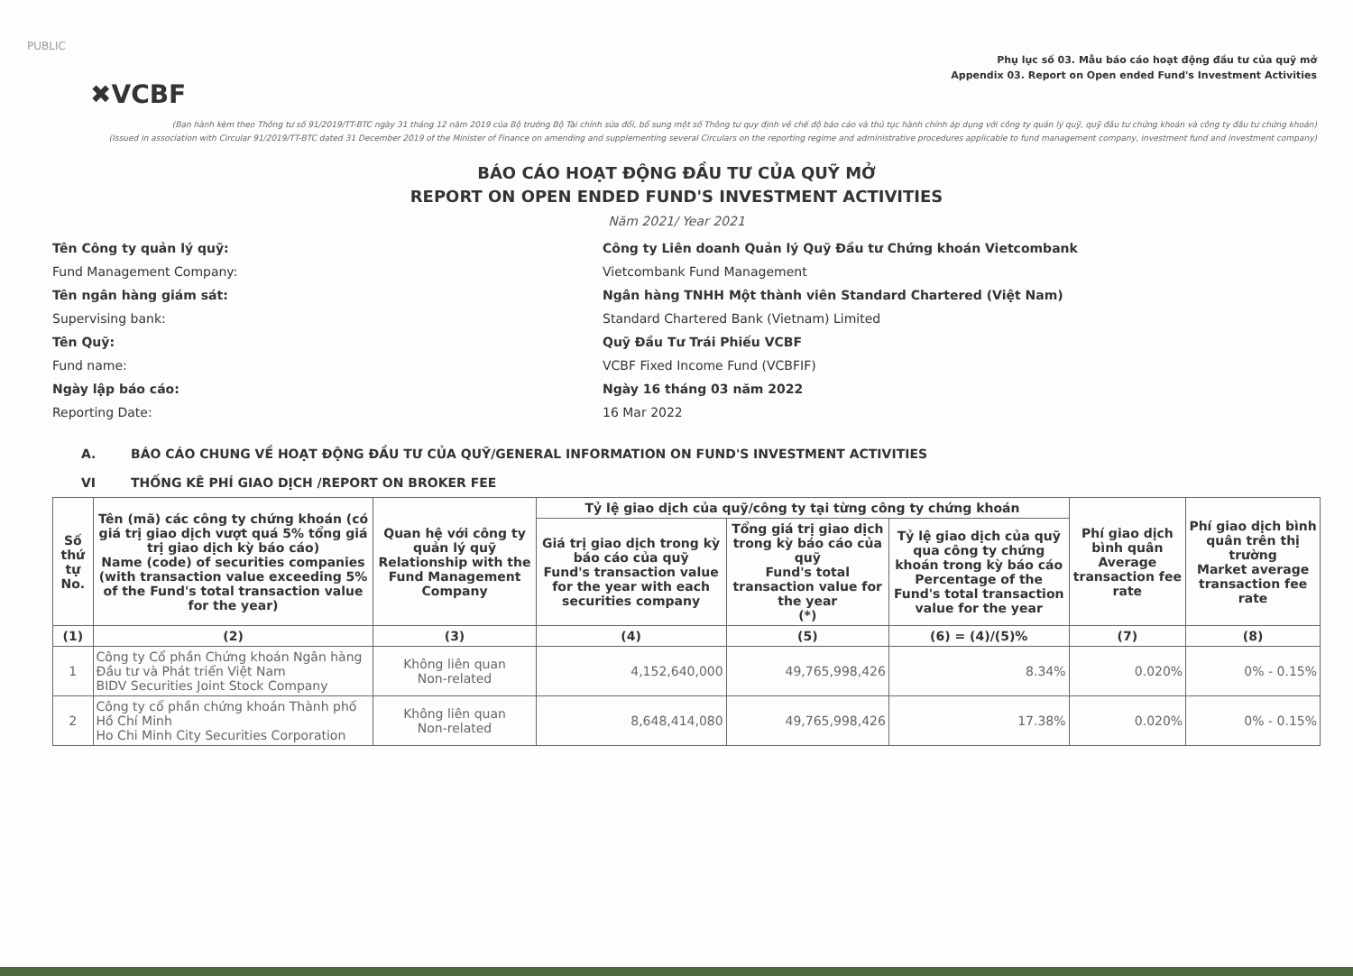PUBLIC
✖VCBF
Phụ lục số 03. Mẫu báo cáo hoạt động đầu tư của quỹ mở
Appendix 03. Report on Open ended Fund's Investment Activities
(Ban hành kèm theo Thông tư số 91/2019/TT-BTC ngày 31 tháng 12 năm 2019 của Bộ trưởng Bộ Tài chính sửa đổi, bổ sung một số Thông tư quy định về chế độ báo cáo và thủ tục hành chính áp dụng với công ty quản lý quỹ, quỹ đầu tư chứng khoán và công ty đầu tư chứng khoán)
(Issued in association with Circular 91/2019/TT-BTC dated 31 December 2019 of the Minister of Finance on amending and supplementing several Circulars on the reporting regime and administrative procedures applicable to fund management company, investment fund and investment company)
BÁO CÁO HOẠT ĐỘNG ĐẦU TƯ CỦA QUỸ MỞ
REPORT ON OPEN ENDED FUND'S INVESTMENT ACTIVITIES
Năm 2021/ Year 2021
Tên Công ty quản lý quỹ:
Công ty Liên doanh Quản lý Quỹ Đầu tư Chứng khoán Vietcombank
Fund Management Company:
Vietcombank Fund Management
Tên ngân hàng giám sát:
Ngân hàng TNHH Một thành viên Standard Chartered (Việt Nam)
Supervising bank:
Standard Chartered Bank (Vietnam) Limited
Tên Quỹ:
Quỹ Đầu Tư Trái Phiếu VCBF
Fund name:
VCBF Fixed Income Fund (VCBFIF)
Ngày lập báo cáo:
Ngày 16 tháng 03 năm 2022
Reporting Date:
16 Mar 2022
A. BÁO CÁO CHUNG VỀ HOẠT ĐỘNG ĐẦU TƯ CỦA QUỸ/GENERAL INFORMATION ON FUND'S INVESTMENT ACTIVITIES
VI THỐNG KÊ PHÍ GIAO DỊCH /REPORT ON BROKER FEE
| Số thứ tự No. | Tên (mã) các công ty chứng khoán (có giá trị giao dịch vượt quá 5% tổng giá trị giao dịch kỳ báo cáo) Name (code) of securities companies (with transaction value exceeding 5% of the Fund's total transaction value for the year) | Quan hệ với công ty quản lý quỹ Relationship with the Fund Management Company | Tỷ lệ giao dịch của quỹ/công ty tại từng công ty chứng khoán | | | Phí giao dịch bình quân Average transaction fee rate | Phí giao dịch bình quân trên thị trường Market average transaction fee rate |
| --- | --- | --- | --- | --- | --- | --- | --- |
| | | | Giá trị giao dịch trong kỳ báo cáo của quỹ Fund's transaction value for the year with each securities company | Tổng giá trị giao dịch trong kỳ báo cáo của quỹ Fund's total transaction value for the year (*) | Tỷ lệ giao dịch của quỹ qua công ty chứng khoán trong kỳ báo cáo Percentage of the Fund's total transaction value for the year | | |
| (1) | (2) | (3) | (4) | (5) | (6) = (4)/(5)% | (7) | (8) |
| 1 | Công ty Cổ phần Chứng khoán Ngân hàng Đầu tư và Phát triển Việt Nam BIDV Securities Joint Stock Company | Không liên quan Non-related | 4,152,640,000 | 49,765,998,426 | 8.34% | 0.020% | 0% - 0.15% |
| 2 | Công ty cổ phần chứng khoán Thành phố Hồ Chí Minh Ho Chi Minh City Securities Corporation | Không liên quan Non-related | 8,648,414,080 | 49,765,998,426 | 17.38% | 0.020% | 0% - 0.15% |